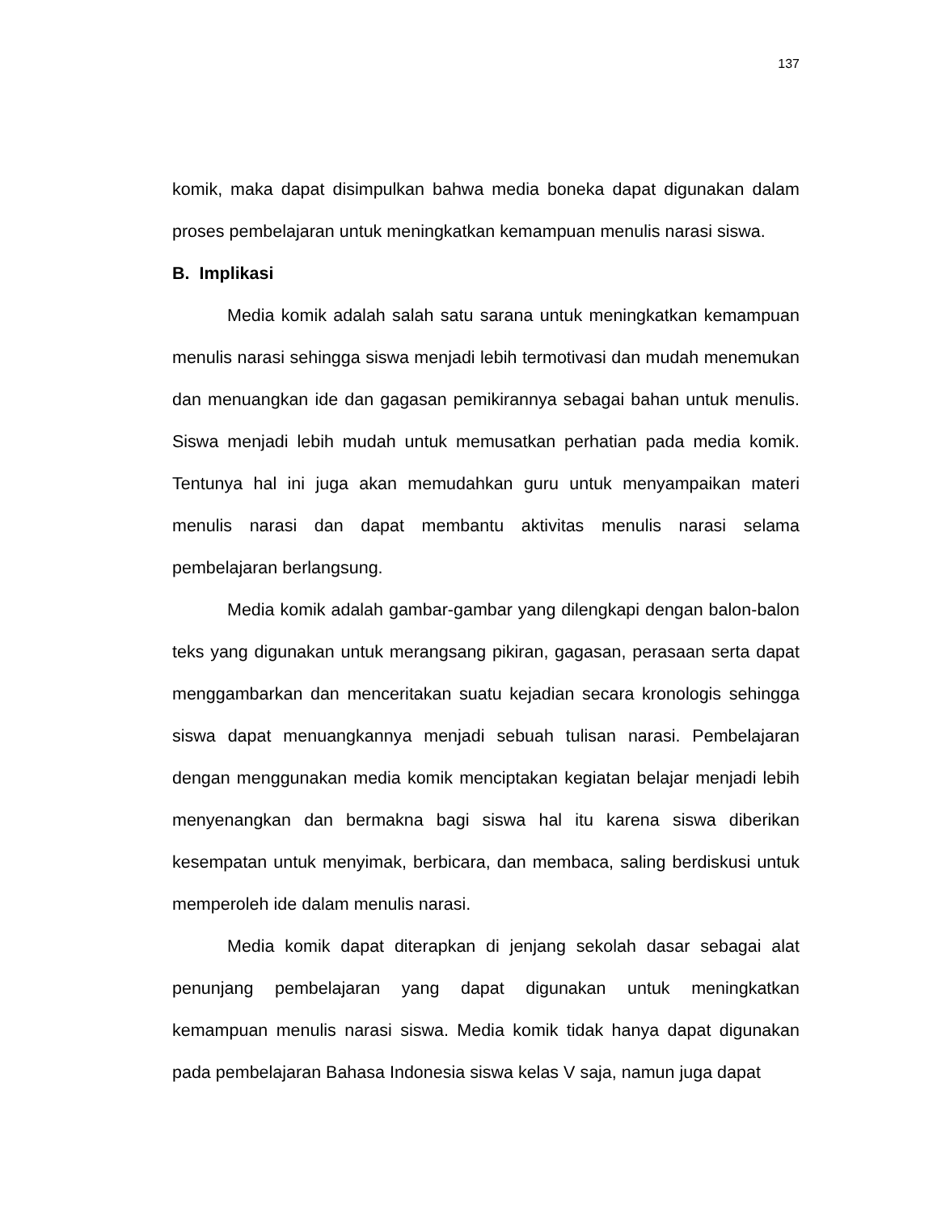137
komik, maka dapat disimpulkan bahwa media boneka dapat digunakan dalam proses pembelajaran untuk meningkatkan kemampuan menulis narasi siswa.
B. Implikasi
Media komik adalah salah satu sarana untuk meningkatkan kemampuan menulis narasi sehingga siswa menjadi lebih termotivasi dan mudah menemukan dan menuangkan ide dan gagasan pemikirannya sebagai bahan untuk menulis. Siswa menjadi lebih mudah untuk memusatkan perhatian pada media komik. Tentunya hal ini juga akan memudahkan guru untuk menyampaikan materi menulis narasi dan dapat membantu aktivitas menulis narasi selama pembelajaran berlangsung.
Media komik adalah gambar-gambar yang dilengkapi dengan balon-balon teks yang digunakan untuk merangsang pikiran, gagasan, perasaan serta dapat menggambarkan dan menceritakan suatu kejadian secara kronologis sehingga siswa dapat menuangkannya menjadi sebuah tulisan narasi. Pembelajaran dengan menggunakan media komik menciptakan kegiatan belajar menjadi lebih menyenangkan dan bermakna bagi siswa hal itu karena siswa diberikan kesempatan untuk menyimak, berbicara, dan membaca, saling berdiskusi untuk memperoleh ide dalam menulis narasi.
Media komik dapat diterapkan di jenjang sekolah dasar sebagai alat penunjang pembelajaran yang dapat digunakan untuk meningkatkan kemampuan menulis narasi siswa. Media komik tidak hanya dapat digunakan pada pembelajaran Bahasa Indonesia siswa kelas V saja, namun juga dapat